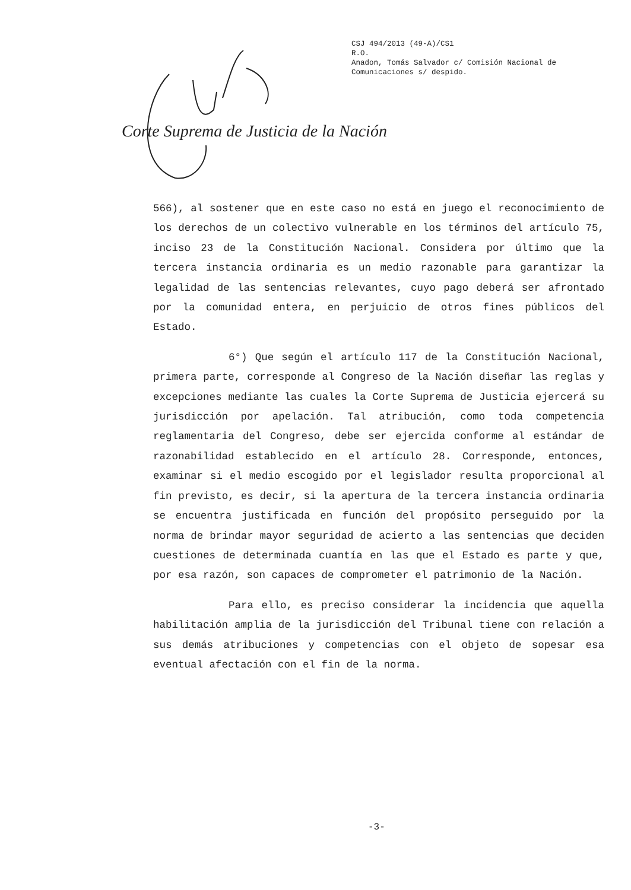CSJ 494/2013 (49-A)/CS1
R.O.
Anadon, Tomás Salvador c/ Comisión Nacional de
Comunicaciones s/ despido.
Corte Suprema de Justicia de la Nación
566), al sostener que en este caso no está en juego el reconocimiento de los derechos de un colectivo vulnerable en los términos del artículo 75, inciso 23 de la Constitución Nacional. Considera por último que la tercera instancia ordinaria es un medio razonable para garantizar la legalidad de las sentencias relevantes, cuyo pago deberá ser afrontado por la comunidad entera, en perjuicio de otros fines públicos del Estado.
6°) Que según el artículo 117 de la Constitución Nacional, primera parte, corresponde al Congreso de la Nación diseñar las reglas y excepciones mediante las cuales la Corte Suprema de Justicia ejercerá su jurisdicción por apelación. Tal atribución, como toda competencia reglamentaria del Congreso, debe ser ejercida conforme al estándar de razonabilidad establecido en el artículo 28. Corresponde, entonces, examinar si el medio escogido por el legislador resulta proporcional al fin previsto, es decir, si la apertura de la tercera instancia ordinaria se encuentra justificada en función del propósito perseguido por la norma de brindar mayor seguridad de acierto a las sentencias que deciden cuestiones de determinada cuantía en las que el Estado es parte y que, por esa razón, son capaces de comprometer el patrimonio de la Nación.
Para ello, es preciso considerar la incidencia que aquella habilitación amplia de la jurisdicción del Tribunal tiene con relación a sus demás atribuciones y competencias con el objeto de sopesar esa eventual afectación con el fin de la norma.
-3-